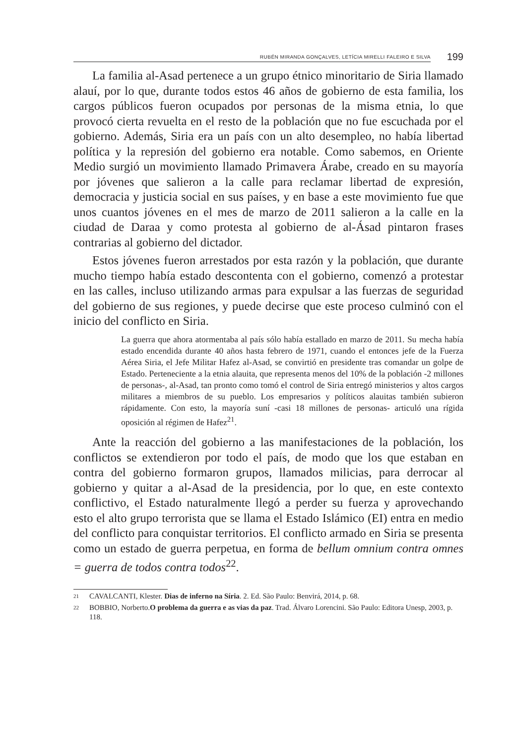RUBÉN MIRANDA GONÇALVES, LETÍCIA MIRELLI FALEIRO E SILVA 199
La familia al-Asad pertenece a un grupo étnico minoritario de Siria llamado alauí, por lo que, durante todos estos 46 años de gobierno de esta familia, los cargos públicos fueron ocupados por personas de la misma etnia, lo que provocó cierta revuelta en el resto de la población que no fue escuchada por el gobierno. Además, Siria era un país con un alto desempleo, no había libertad política y la represión del gobierno era notable. Como sabemos, en Oriente Medio surgió un movimiento llamado Primavera Árabe, creado en su mayoría por jóvenes que salieron a la calle para reclamar libertad de expresión, democracia y justicia social en sus países, y en base a este movimiento fue que unos cuantos jóvenes en el mes de marzo de 2011 salieron a la calle en la ciudad de Daraa y como protesta al gobierno de al-Ásad pintaron frases contrarias al gobierno del dictador.
Estos jóvenes fueron arrestados por esta razón y la población, que durante mucho tiempo había estado descontenta con el gobierno, comenzó a protestar en las calles, incluso utilizando armas para expulsar a las fuerzas de seguridad del gobierno de sus regiones, y puede decirse que este proceso culminó con el inicio del conflicto en Siria.
La guerra que ahora atormentaba al país sólo había estallado en marzo de 2011. Su mecha había estado encendida durante 40 años hasta febrero de 1971, cuando el entonces jefe de la Fuerza Aérea Siria, el Jefe Militar Hafez al-Asad, se convirtió en presidente tras comandar un golpe de Estado. Perteneciente a la etnia alauita, que representa menos del 10% de la población -2 millones de personas-, al-Asad, tan pronto como tomó el control de Siria entregó ministerios y altos cargos militares a miembros de su pueblo. Los empresarios y políticos alauitas también subieron rápidamente. Con esto, la mayoría suní -casi 18 millones de personas- articuló una rígida oposición al régimen de Hafez<sup>21</sup>.
Ante la reacción del gobierno a las manifestaciones de la población, los conflictos se extendieron por todo el país, de modo que los que estaban en contra del gobierno formaron grupos, llamados milicias, para derrocar al gobierno y quitar a al-Asad de la presidencia, por lo que, en este contexto conflictivo, el Estado naturalmente llegó a perder su fuerza y aprovechando esto el alto grupo terrorista que se llama el Estado Islámico (EI) entra en medio del conflicto para conquistar territorios. El conflicto armado en Siria se presenta como un estado de guerra perpetua, en forma de bellum omnium contra omnes = guerra de todos contra todos<sup>22</sup>.
21
CAVALCANTI, Klester. Dias de inferno na Síria. 2. Ed. São Paulo: Benvirá, 2014, p. 68.
22
BOBBIO, Norberto.O problema da guerra e as vias da paz. Trad. Álvaro Lorencini. São Paulo: Editora Unesp, 2003, p. 118.